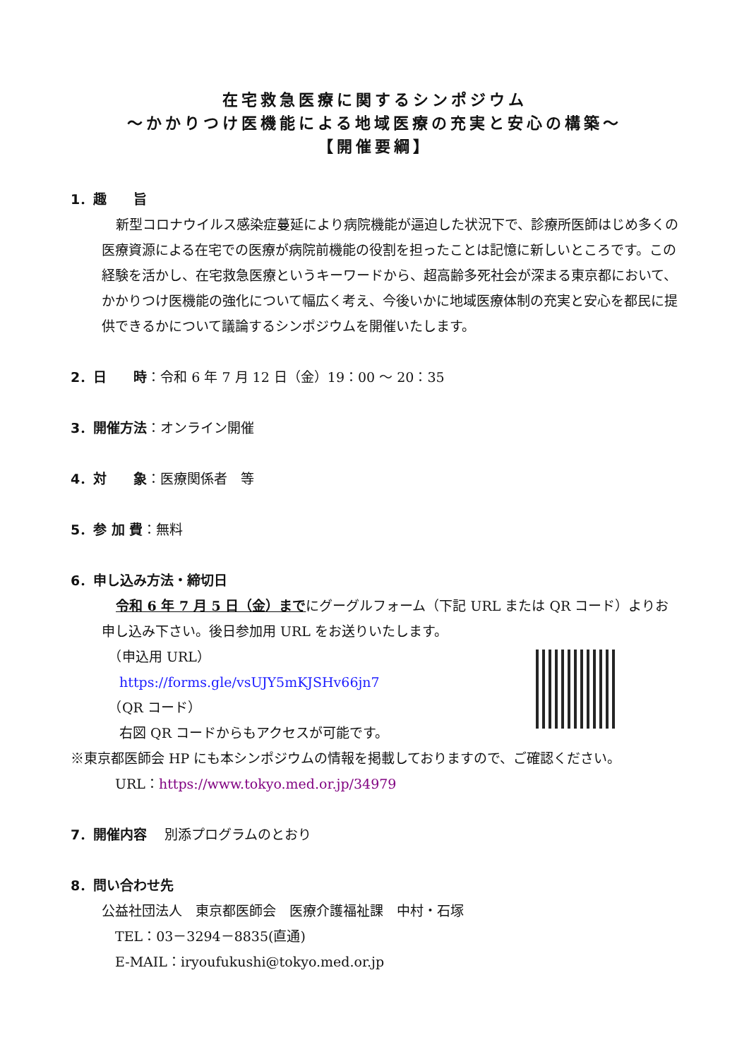在宅救急医療に関するシンポジウム
～かかりつけ医機能による地域医療の充実と安心の構築～
【開催要綱】
1．趣　　旨
新型コロナウイルス感染症蔓延により病院機能が逼迫した状況下で、診療所医師はじめ多くの医療資源による在宅での医療が病院前機能の役割を担ったことは記憶に新しいところです。この経験を活かし、在宅救急医療というキーワードから、超高齢多死社会が深まる東京都において、かかりつけ医機能の強化について幅広く考え、今後いかに地域医療体制の充実と安心を都民に提供できるかについて議論するシンポジウムを開催いたします。
2．日　　時：令和 6 年 7 月 12 日（金）19：00 ～ 20：35
3．開催方法：オンライン開催
4．対　　象：医療関係者　等
5．参 加 費：無料
6．申し込み方法・締切日
令和 6 年 7 月 5 日（金）までにグーグルフォーム（下記 URL または QR コード）よりお申し込み下さい。後日参加用 URL をお送りいたします。
　（申込用 URL）
　 https://forms.gle/vsUJY5mKJSHv66jn7
　（QR コード）
　 右図 QR コードからもアクセスが可能です。
※東京都医師会 HP にも本シンポジウムの情報を掲載しておりますので、ご確認ください。
　URL：https://www.tokyo.med.or.jp/34979
7．開催内容　 別添プログラムのとおり
8．問い合わせ先
公益社団法人　東京都医師会　医療介護福祉課　中村・石塚
　TEL：03－3294－8835(直通)
　E-MAIL：iryoufukushi@tokyo.med.or.jp